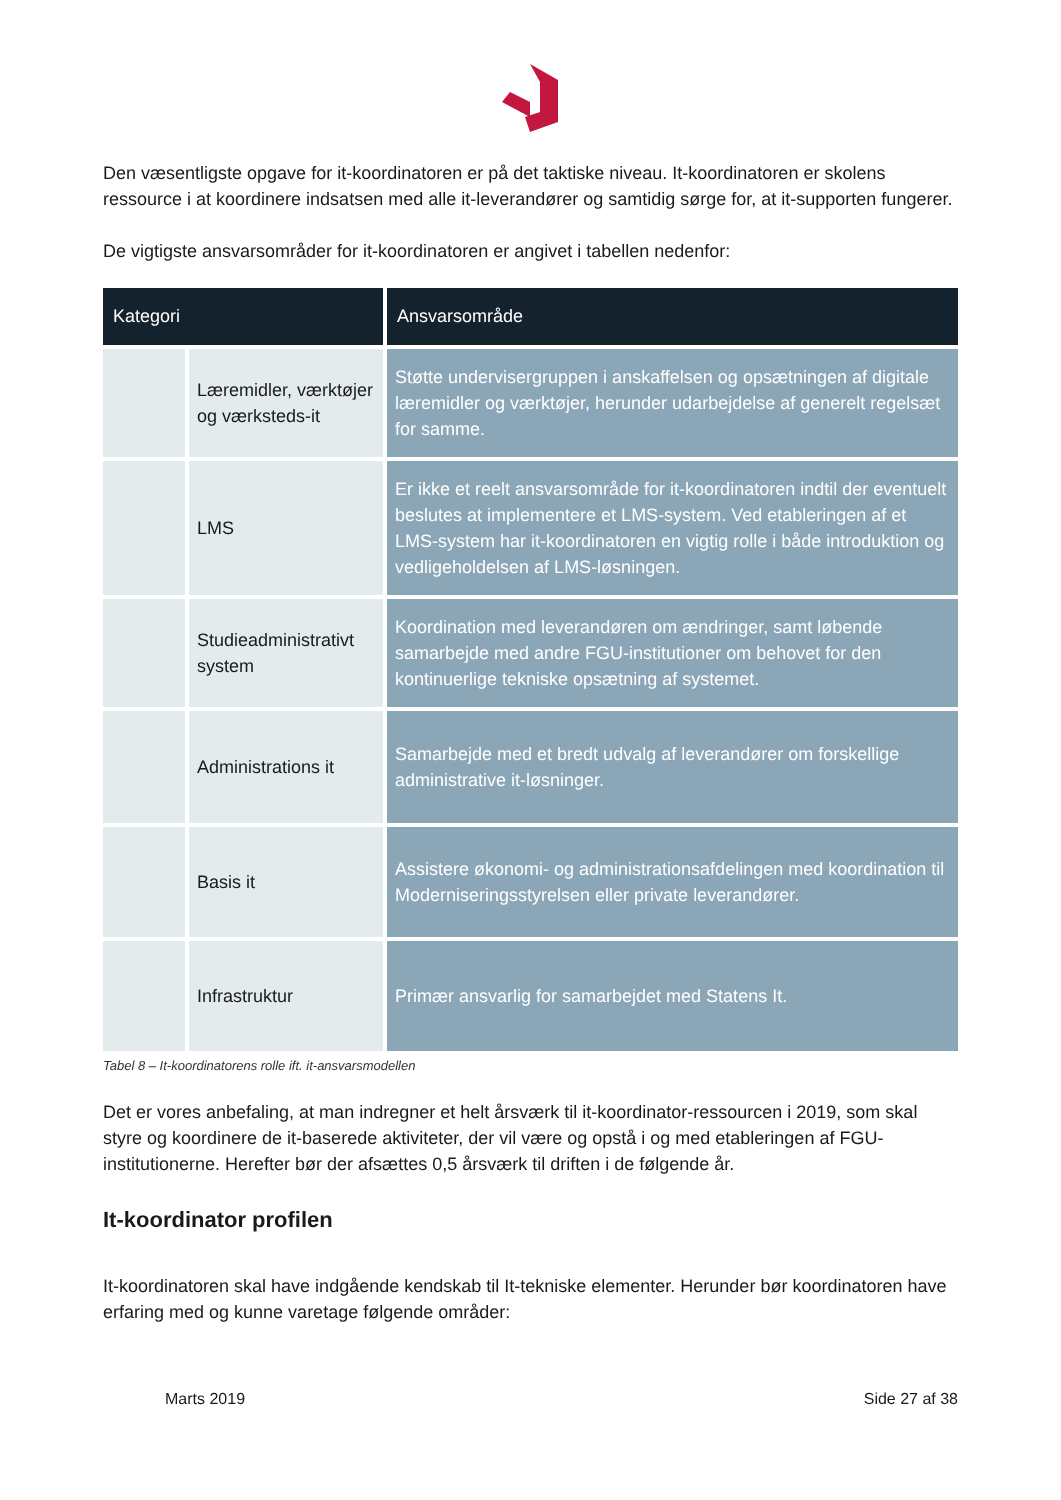Den væsentligste opgave for it-koordinatoren er på det taktiske niveau. It-koordinatoren er skolens ressource i at koordinere indsatsen med alle it-leverandører og samtidig sørge for, at it-supporten fungerer.
De vigtigste ansvarsområder for it-koordinatoren er angivet i tabellen nedenfor:
| Kategori | | Ansvarsområde |
| --- | --- | --- |
| | Læremidler, værktøjer og værksteds-it | Støtte undervisergruppen i anskaffelsen og opsætningen af digitale læremidler og værktøjer, herunder udarbejdelse af generelt regelsæt for samme. |
| | LMS | Er ikke et reelt ansvarsområde for it-koordinatoren indtil der eventuelt beslutes at implementere et LMS-system. Ved etableringen af et LMS-system har it-koordinatoren en vigtig rolle i både introduktion og vedligeholdelsen af LMS-løsningen. |
| | Studieadministrativt system | Koordination med leverandøren om ændringer, samt løbende samarbejde med andre FGU-institutioner om behovet for den kontinuerlige tekniske opsætning af systemet. |
| | Administrations it | Samarbejde med et bredt udvalg af leverandører om forskellige administrative it-løsninger. |
| | Basis it | Assistere økonomi- og administrationsafdelingen med koordination til Moderniseringsstyrelsen eller private leverandører. |
| | Infrastruktur | Primær ansvarlig for samarbejdet med Statens It. |
Tabel 8 – It-koordinatorens rolle ift. it-ansvarsmodellen
Det er vores anbefaling, at man indregner et helt årsværk til it-koordinator-ressourcen i 2019, som skal styre og koordinere de it-baserede aktiviteter, der vil være og opstå i og med etableringen af FGU-institutionerne. Herefter bør der afsættes 0,5 årsværk til driften i de følgende år.
It-koordinator profilen
It-koordinatoren skal have indgående kendskab til It-tekniske elementer. Herunder bør koordinatoren have erfaring med og kunne varetage følgende områder:
Marts 2019 Side 27 af 38